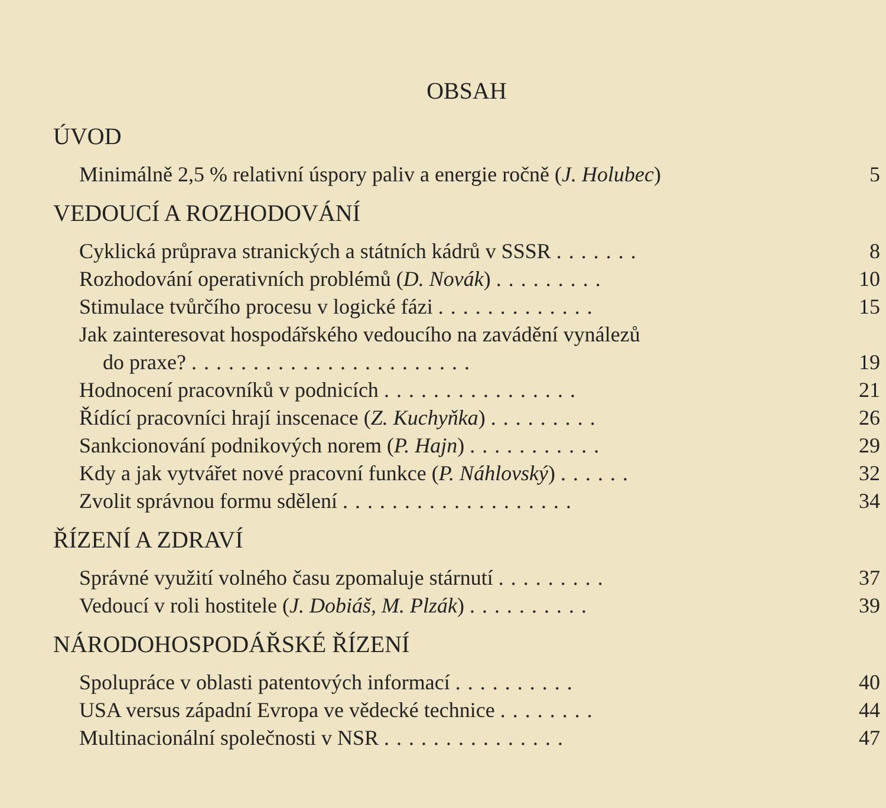OBSAH
ÚVOD
Minimálně 2,5 % relativní úspory paliv a energie ročně (J. Holubec) 5
VEDOUCÍ A ROZHODOVÁNÍ
Cyklická průprava stranických a státních kádrů v SSSR ....... 8
Rozhodování operativních problémů (D. Novák) ......... 10
Stimulace tvůrčího procesu v logické fázi ............. 15
Jak zainteresovat hospodářského vedoucího na zavádění vynálezů
do praxe? ....................... 19
Hodnocení pracovníků v podnicích ................ 21
Řídící pracovníci hrají inscenace (Z. Kuchyňka) ......... 26
Sankcionování podnikových norem (P. Hajn) ........... 29
Kdy a jak vytvářet nové pracovní funkce (P. Náhlovský) ...... 32
Zvolit správnou formu sdělení ................... 34
ŘÍZENÍ A ZDRAVÍ
Správné využití volného času zpomaluje stárnutí ......... 37
Vedoucí v roli hostitele (J. Dobiáš, M. Plzák) .......... 39
NÁRODOHOSPODÁŘSKÉ ŘÍZENÍ
Spolupráce v oblasti patentových informací .......... 40
USA versus západní Evropa ve vědecké technice ........ 44
Multinacionální společnosti v NSR ............... 47